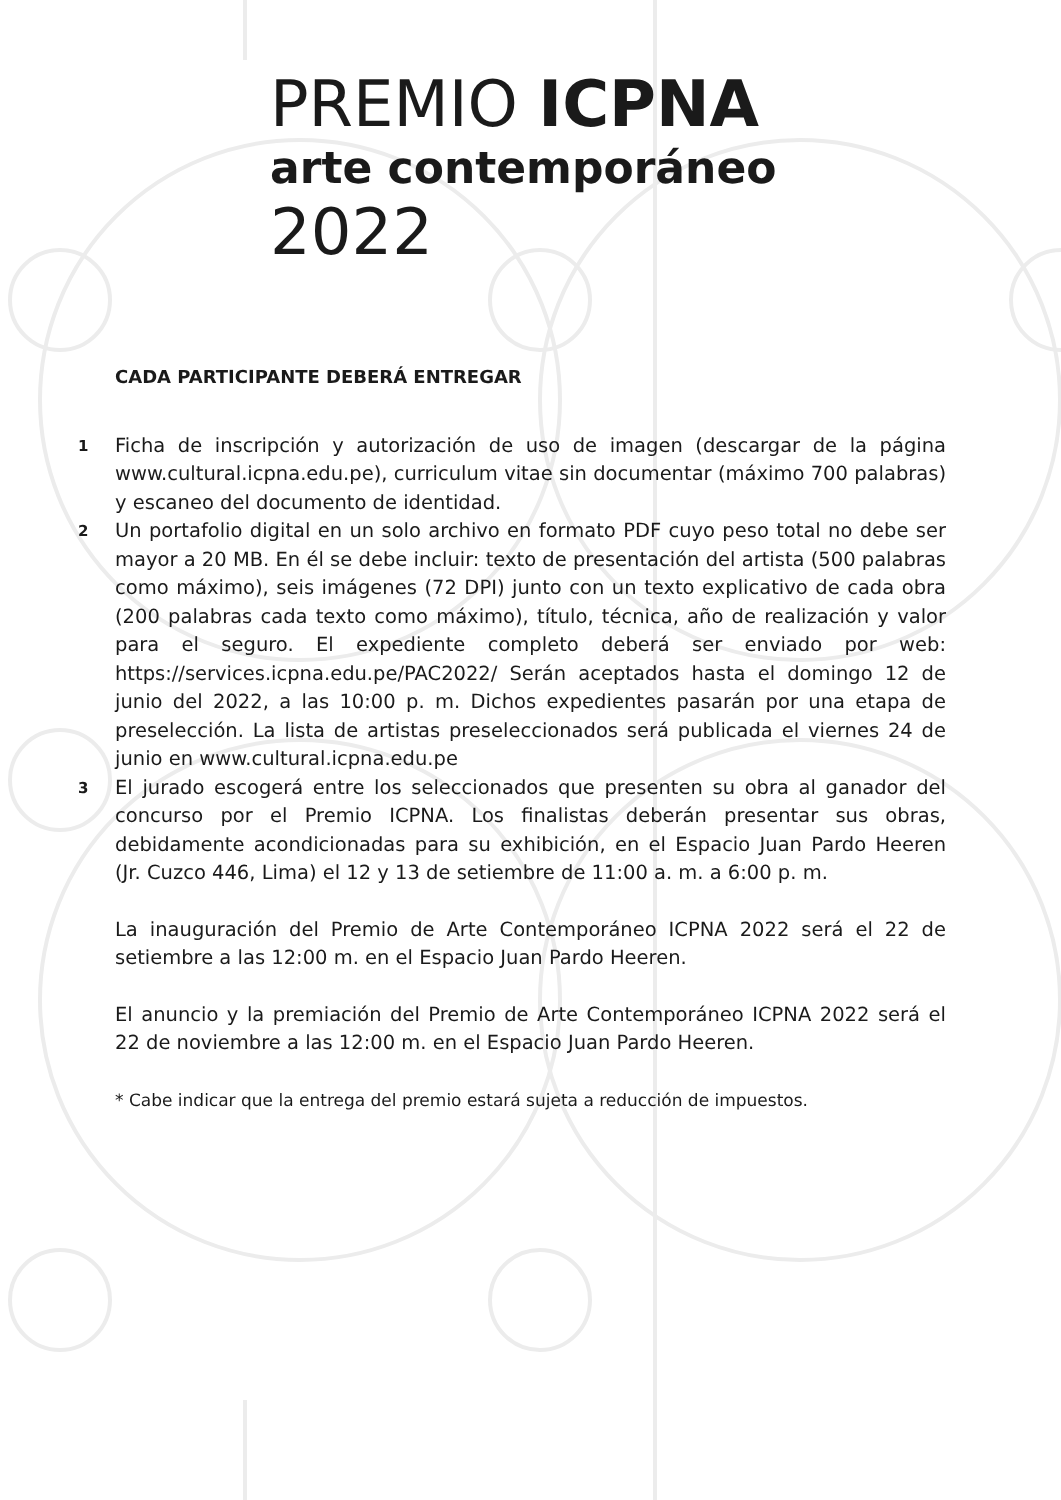PREMIO ICPNA
arte contemporáneo
2022
CADA PARTICIPANTE DEBERÁ ENTREGAR
1
Ficha de inscripción y autorización de uso de imagen (descargar de la página www.cultural.icpna.edu.pe), curriculum vitae sin documentar (máximo 700 palabras) y escaneo del documento de identidad.
2
Un portafolio digital en un solo archivo en formato PDF cuyo peso total no debe ser mayor a 20 MB. En él se debe incluir: texto de presentación del artista (500 palabras como máximo), seis imágenes (72 DPI) junto con un texto explicativo de cada obra (200 palabras cada texto como máximo), título, técnica, año de realización y valor para el seguro. El expediente completo deberá ser enviado por web: https://services.icpna.edu.pe/PAC2022/ Serán aceptados hasta el domingo 12 de junio del 2022, a las 10:00 p. m. Dichos expedientes pasarán por una etapa de preselección. La lista de artistas preseleccionados será publicada el viernes 24 de junio en www.cultural.icpna.edu.pe
3
El jurado escogerá entre los seleccionados que presenten su obra al ganador del concurso por el Premio ICPNA. Los finalistas deberán presentar sus obras, debidamente acondicionadas para su exhibición, en el Espacio Juan Pardo Heeren (Jr. Cuzco 446, Lima) el 12 y 13 de setiembre de 11:00 a. m. a 6:00 p. m.
La inauguración del Premio de Arte Contemporáneo ICPNA 2022 será el 22 de setiembre a las 12:00 m. en el Espacio Juan Pardo Heeren.
El anuncio y la premiación del Premio de Arte Contemporáneo ICPNA 2022 será el 22 de noviembre a las 12:00 m. en el Espacio Juan Pardo Heeren.
* Cabe indicar que la entrega del premio estará sujeta a reducción de impuestos.